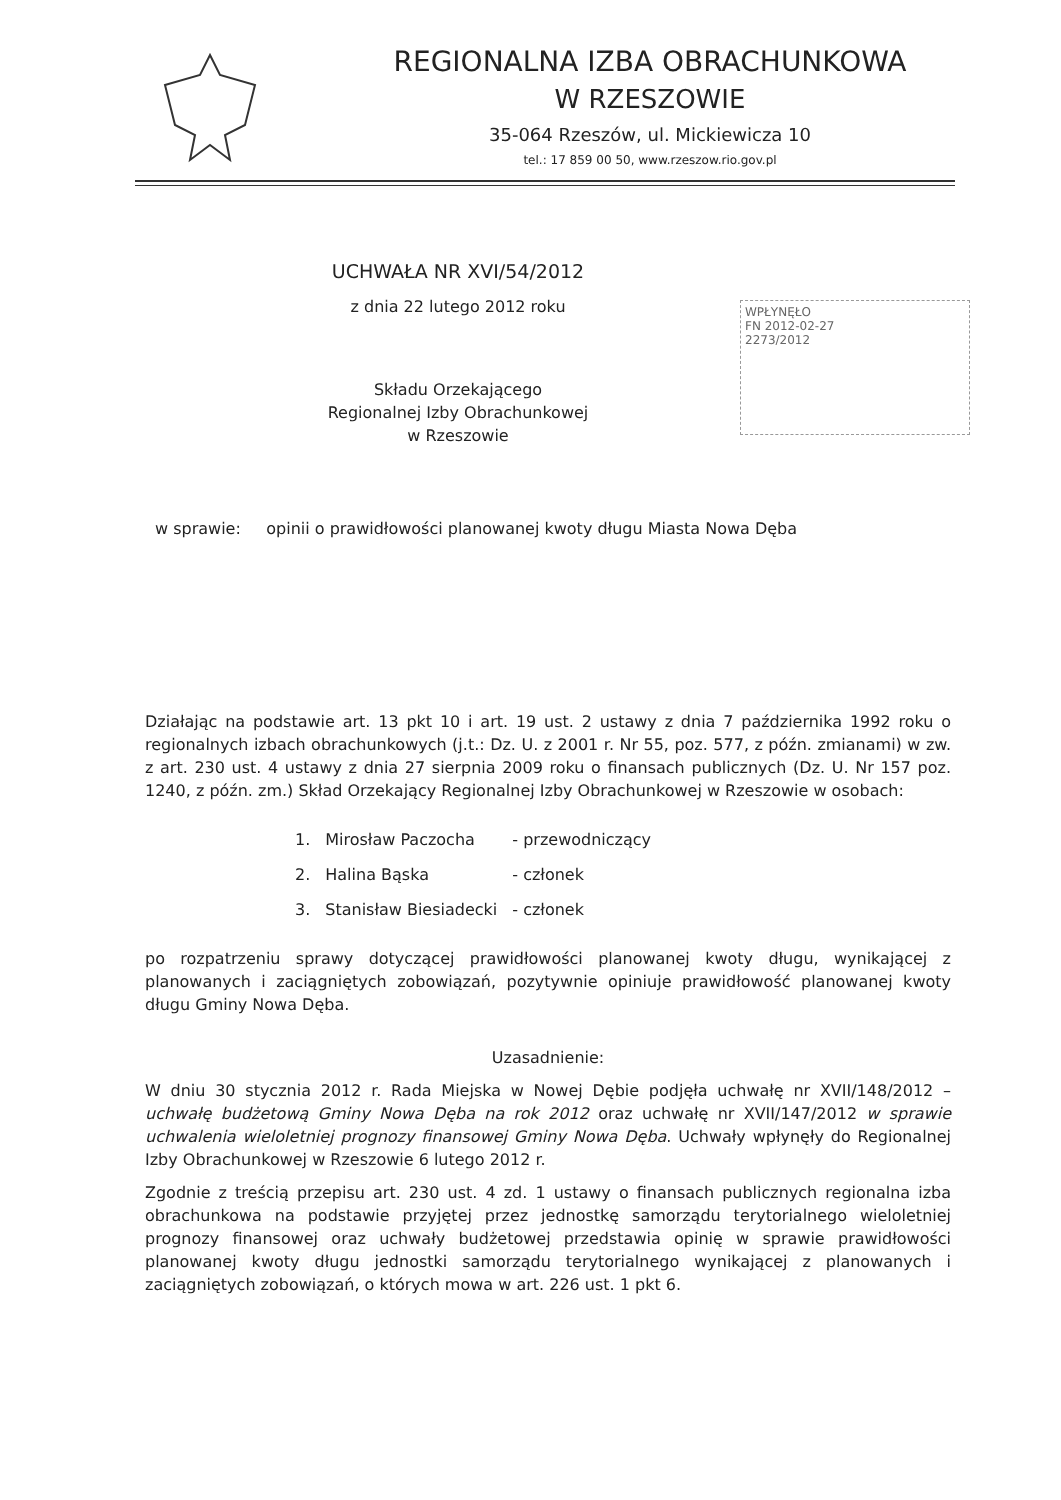REGIONALNA IZBA OBRACHUNKOWA
W RZESZOWIE
35-064 Rzeszów, ul. Mickiewicza 10
tel.: 17 859 00 50, www.rzeszow.rio.gov.pl
WPŁYNĘŁO
FN 2012-02-27
2273/2012
UCHWAŁA NR XVI/54/2012
z dnia 22 lutego 2012 roku
Składu Orzekającego
Regionalnej Izby Obrachunkowej
w Rzeszowie
w sprawie: opinii o prawidłowości planowanej kwoty długu Miasta Nowa Dęba
Działając na podstawie art. 13 pkt 10 i art. 19 ust. 2 ustawy z dnia 7 października 1992 roku o regionalnych izbach obrachunkowych (j.t.: Dz. U. z 2001 r. Nr 55, poz. 577, z późn. zmianami) w zw. z art. 230 ust. 4 ustawy z dnia 27 sierpnia 2009 roku o finansach publicznych (Dz. U. Nr 157 poz. 1240, z późn. zm.) Skład Orzekający Regionalnej Izby Obrachunkowej w Rzeszowie w osobach:
| 1. | Mirosław Paczocha | - przewodniczący |
| 2. | Halina Bąska | - członek |
| 3. | Stanisław Biesiadecki | - członek |
po rozpatrzeniu sprawy dotyczącej prawidłowości planowanej kwoty długu, wynikającej z planowanych i zaciągniętych zobowiązań, pozytywnie opiniuje prawidłowość planowanej kwoty długu Gminy Nowa Dęba.
Uzasadnienie:
W dniu 30 stycznia 2012 r. Rada Miejska w Nowej Dębie podjęła uchwałę nr XVII/148/2012 – uchwałę budżetową Gminy Nowa Dęba na rok 2012 oraz uchwałę nr XVII/147/2012 w sprawie uchwalenia wieloletniej prognozy finansowej Gminy Nowa Dęba. Uchwały wpłynęły do Regionalnej Izby Obrachunkowej w Rzeszowie 6 lutego 2012 r.
Zgodnie z treścią przepisu art. 230 ust. 4 zd. 1 ustawy o finansach publicznych regionalna izba obrachunkowa na podstawie przyjętej przez jednostkę samorządu terytorialnego wieloletniej prognozy finansowej oraz uchwały budżetowej przedstawia opinię w sprawie prawidłowości planowanej kwoty długu jednostki samorządu terytorialnego wynikającej z planowanych i zaciągniętych zobowiązań, o których mowa w art. 226 ust. 1 pkt 6.